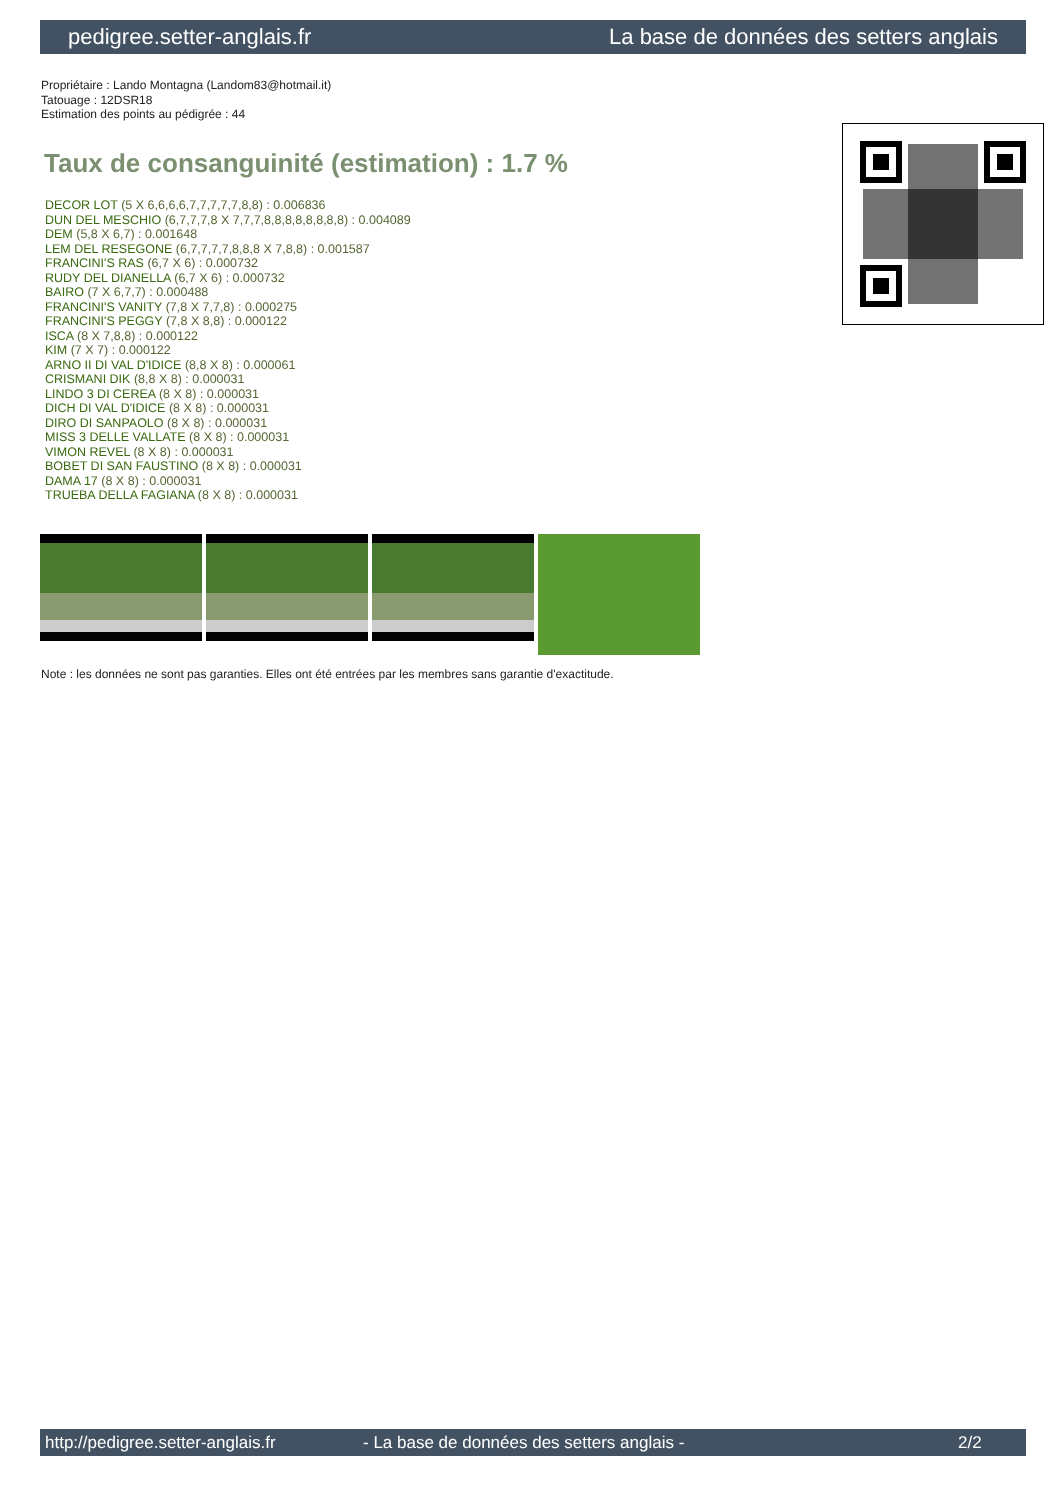pedigree.setter-anglais.fr La base de données des setters anglais
Propriétaire : Lando Montagna (Landom83@hotmail.it)
Tatouage : 12DSR18
Estimation des points au pédigrée : 44
Taux de consanguinité (estimation) : 1.7 %
DECOR LOT (5 X 6,6,6,6,7,7,7,7,7,8,8) : 0.006836
DUN DEL MESCHIO (6,7,7,7,8 X 7,7,7,8,8,8,8,8,8,8,8) : 0.004089
DEM (5,8 X 6,7) : 0.001648
LEM DEL RESEGONE (6,7,7,7,7,8,8,8 X 7,8,8) : 0.001587
FRANCINI'S RAS (6,7 X 6) : 0.000732
RUDY DEL DIANELLA (6,7 X 6) : 0.000732
BAIRO (7 X 6,7,7) : 0.000488
FRANCINI'S VANITY (7,8 X 7,7,8) : 0.000275
FRANCINI'S PEGGY (7,8 X 8,8) : 0.000122
ISCA (8 X 7,8,8) : 0.000122
KIM (7 X 7) : 0.000122
ARNO II DI VAL D'IDICE (8,8 X 8) : 0.000061
CRISMANI DIK (8,8 X 8) : 0.000031
LINDO 3 DI CEREA (8 X 8) : 0.000031
DICH DI VAL D'IDICE (8 X 8) : 0.000031
DIRO DI SANPAOLO (8 X 8) : 0.000031
MISS 3 DELLE VALLATE (8 X 8) : 0.000031
VIMON REVEL (8 X 8) : 0.000031
BOBET DI SAN FAUSTINO (8 X 8) : 0.000031
DAMA 17 (8 X 8) : 0.000031
TRUEBA DELLA FAGIANA (8 X 8) : 0.000031
Note : les données ne sont pas garanties. Elles ont été entrées par les membres sans garantie d'exactitude.
http://pedigree.setter-anglais.fr - La base de données des setters anglais - 2/2